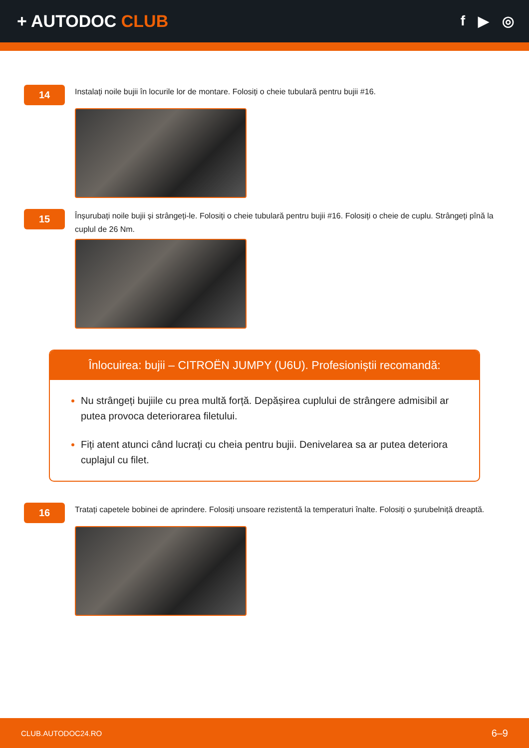+ AUTODOC CLUB
f ▶ ◎
14
Instalați noile bujii în locurile lor de montare. Folosiți o cheie tubulară pentru bujii #16.
15
Înșurubați noile bujii și strângeți-le. Folosiți o cheie tubulară pentru bujii #16. Folosiți o cheie de cuplu. Strângeți pînă la cuplul de 26 Nm.
Înlocuirea: bujii – CITROËN JUMPY (U6U). Profesioniștii recomandă:
Nu strângeți bujiile cu prea multă forță. Depășirea cuplului de strângere admisibil ar putea provoca deteriorarea filetului.
Fiți atent atunci când lucrați cu cheia pentru bujii. Denivelarea sa ar putea deteriora cuplajul cu filet.
16
Tratați capetele bobinei de aprindere. Folosiți unsoare rezistentă la temperaturi înalte. Folosiți o șurubelniță dreaptă.
CLUB.AUTODOC24.RO 6–9